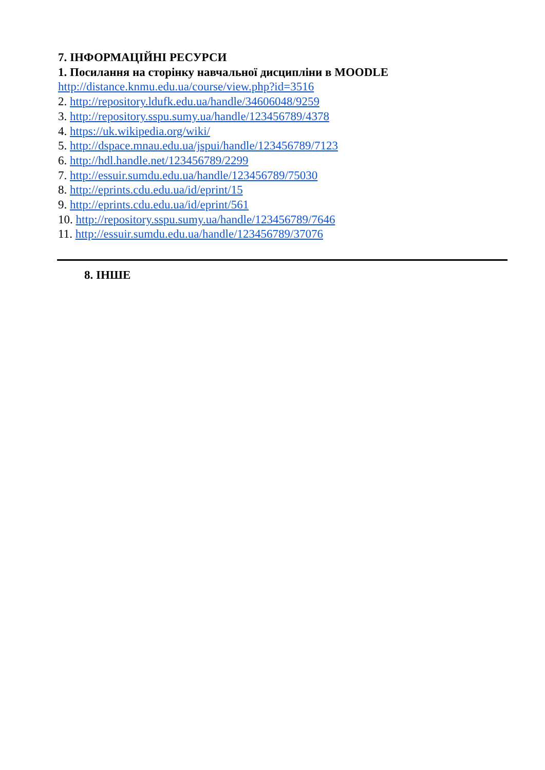7. ІНФОРМАЦІЙНІ РЕСУРСИ
1. Посилання на сторінку навчальної дисципліни в MOODLE
http://distance.knmu.edu.ua/course/view.php?id=3516
2. http://repository.ldufk.edu.ua/handle/34606048/9259
3. http://repository.sspu.sumy.ua/handle/123456789/4378
4. https://uk.wikipedia.org/wiki/
5. http://dspace.mnau.edu.ua/jspui/handle/123456789/7123
6. http://hdl.handle.net/123456789/2299
7. http://essuir.sumdu.edu.ua/handle/123456789/75030
8. http://eprints.cdu.edu.ua/id/eprint/15
9. http://eprints.cdu.edu.ua/id/eprint/561
10. http://repository.sspu.sumy.ua/handle/123456789/7646
11. http://essuir.sumdu.edu.ua/handle/123456789/37076
8. ІНШЕ